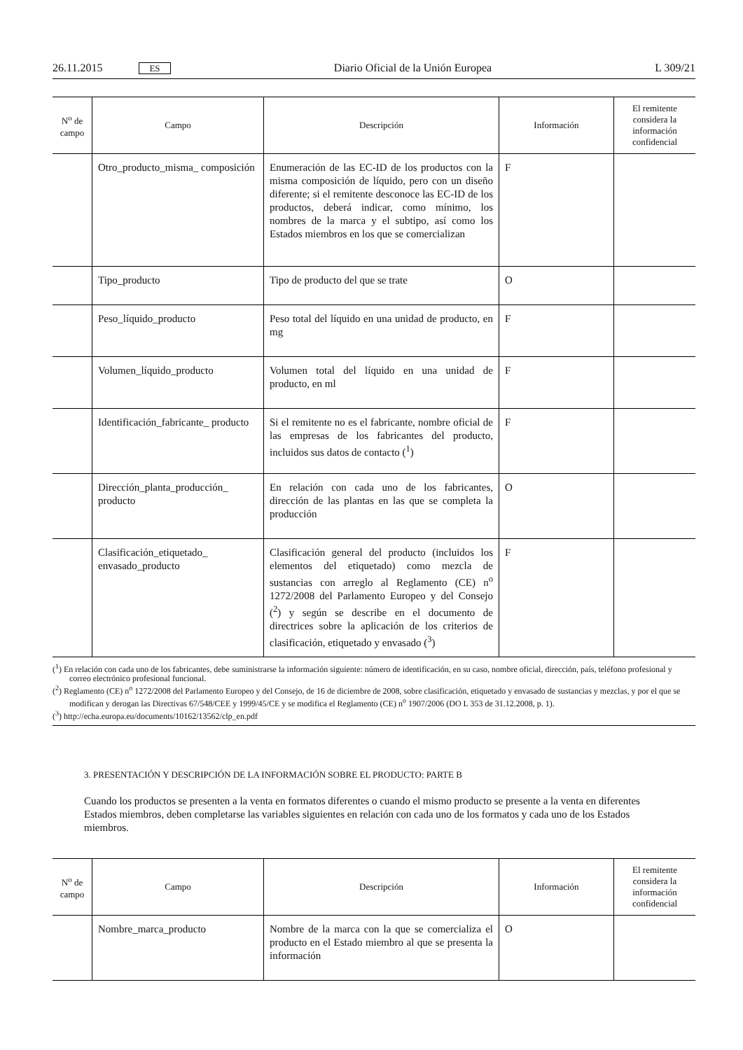26.11.2015 ES Diario Oficial de la Unión Europea L 309/21
| N<sup>o</sup> de campo | Campo | Descripción | Información | El remitente considera la información confidencial |
| --- | --- | --- | --- | --- |
| | Otro_producto_misma_ composición | Enumeración de las EC-ID de los productos con la misma composición de líquido, pero con un diseño diferente; si el remitente desconoce las EC-ID de los productos, deberá indicar, como mínimo, los nombres de la marca y el subtipo, así como los Estados miembros en los que se comercializan | F | |
| | Tipo_producto | Tipo de producto del que se trate | O | |
| | Peso_líquido_producto | Peso total del líquido en una unidad de producto, en mg | F | |
| | Volumen_líquido_producto | Volumen total del líquido en una unidad de producto, en ml | F | |
| | Identificación_fabricante_ producto | Si el remitente no es el fabricante, nombre oficial de las empresas de los fabricantes del producto, incluidos sus datos de contacto (<sup>1</sup>) | F | |
| | Dirección_planta_producción_ producto | En relación con cada uno de los fabricantes, dirección de las plantas en las que se completa la producción | O | |
| | Clasificación_etiquetado_ envasado_producto | Clasificación general del producto (incluidos los elementos del etiquetado) como mezcla de sustancias con arreglo al Reglamento (CE) n<sup>o</sup> 1272/2008 del Parlamento Europeo y del Consejo (<sup>2</sup>) y según se describe en el documento de directrices sobre la aplicación de los criterios de clasificación, etiquetado y envasado (<sup>3</sup>) | F | |
(<sup>1</sup>) En relación con cada uno de los fabricantes, debe suministrarse la información siguiente: número de identificación, en su caso, nombre oficial, dirección, país, teléfono profesional y correo electrónico profesional funcional.
(<sup>2</sup>) Reglamento (CE) n<sup>o</sup> 1272/2008 del Parlamento Europeo y del Consejo, de 16 de diciembre de 2008, sobre clasificación, etiquetado y envasado de sustancias y mezclas, y por el que se modifican y derogan las Directivas 67/548/CEE y 1999/45/CE y se modifica el Reglamento (CE) n<sup>o</sup> 1907/2006 (DO L 353 de 31.12.2008, p. 1).
(<sup>3</sup>) http://echa.europa.eu/documents/10162/13562/clp_en.pdf
3. PRESENTACIÓN Y DESCRIPCIÓN DE LA INFORMACIÓN SOBRE EL PRODUCTO: PARTE B
Cuando los productos se presenten a la venta en formatos diferentes o cuando el mismo producto se presente a la venta en diferentes Estados miembros, deben completarse las variables siguientes en relación con cada uno de los formatos y cada uno de los Estados miembros.
| N<sup>o</sup> de campo | Campo | Descripción | Información | El remitente considera la información confidencial |
| --- | --- | --- | --- | --- |
| | Nombre_marca_producto | Nombre de la marca con la que se comercializa el producto en el Estado miembro al que se presenta la información | O | |